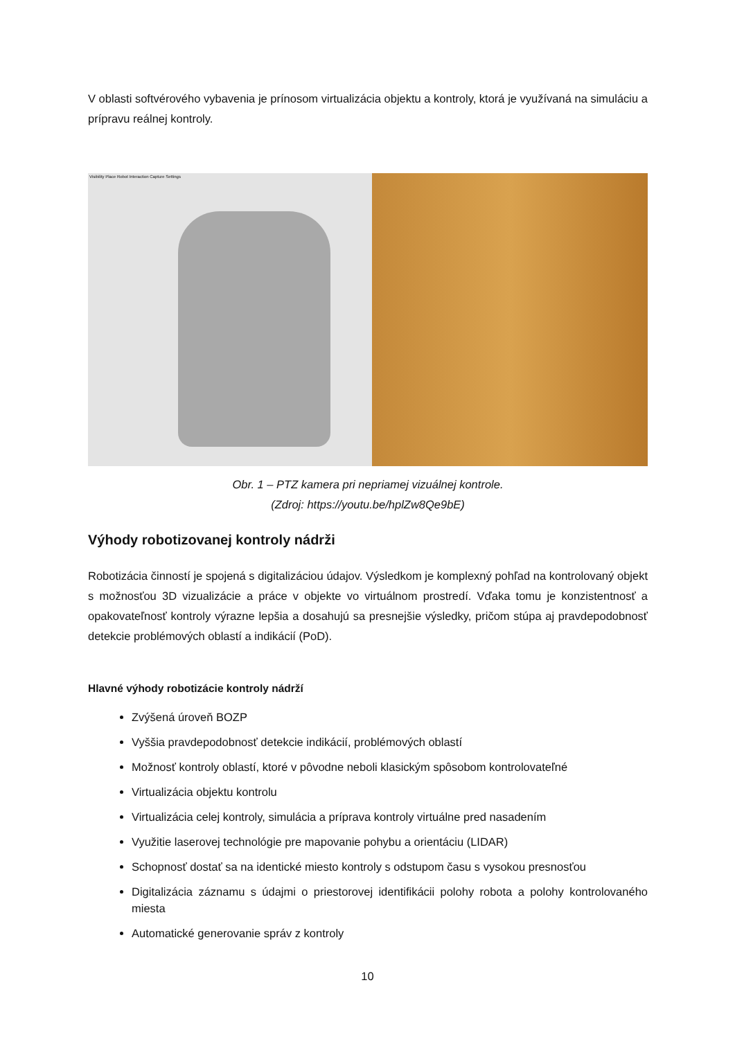V oblasti softvérového vybavenia je prínosom virtualizácia objektu a kontroly, ktorá je využívaná na simuláciu a prípravu reálnej kontroly.
Visibility Place Robot Interaction Capture Settings
Obr. 1 – PTZ kamera pri nepriamej vizuálnej kontrole.
(Zdroj: https://youtu.be/hplZw8Qe9bE)
Výhody robotizovanej kontroly nádrži
Robotizácia činností je spojená s digitalizáciou údajov. Výsledkom je komplexný pohľad na kontrolovaný objekt s možnosťou 3D vizualizácie a práce v objekte vo virtuálnom prostredí. Vďaka tomu je konzistentnosť a opakovateľnosť kontroly výrazne lepšia a dosahujú sa presnejšie výsledky, pričom stúpa aj pravdepodobnosť detekcie problémových oblastí a indikácií (PoD).
Hlavné výhody robotizácie kontroly nádrží
Zvýšená úroveň BOZP
Vyššia pravdepodobnosť detekcie indikácií, problémových oblastí
Možnosť kontroly oblastí, ktoré v pôvodne neboli klasickým spôsobom kontrolovateľné
Virtualizácia objektu kontrolu
Virtualizácia celej kontroly, simulácia a príprava kontroly virtuálne pred nasadením
Využitie laserovej technológie pre mapovanie pohybu a orientáciu (LIDAR)
Schopnosť dostať sa na identické miesto kontroly s odstupom času s vysokou presnosťou
Digitalizácia záznamu s údajmi o priestorovej identifikácii polohy robota a polohy kontrolovaného miesta
Automatické generovanie správ z kontroly
10